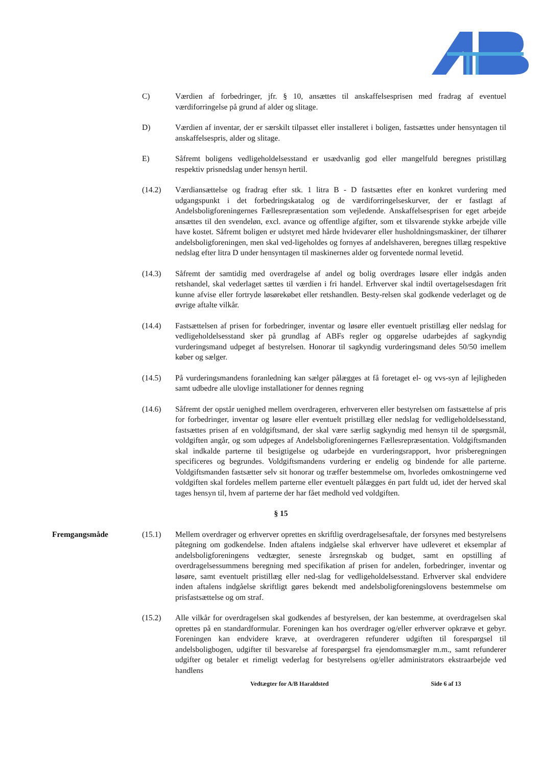C) Værdien af forbedringer, jfr. § 10, ansættes til anskaffelsesprisen med fradrag af eventuel værdiforringelse på grund af alder og slitage.
D) Værdien af inventar, der er særskilt tilpasset eller installeret i boligen, fastsættes under hensyntagen til anskaffelsespris, alder og slitage.
E) Såfremt boligens vedligeholdelsesstand er usædvanlig god eller mangelfuld beregnes pristillæg respektiv prisnedslag under hensyn hertil.
(14.2) Værdiansættelse og fradrag efter stk. 1 litra B - D fastsættes efter en konkret vurdering med udgangspunkt i det forbedringskatalog og de værdiforringelseskurver, der er fastlagt af Andelsboligforeningernes Fællesrepræsentation som vejledende. Anskaffelsesprisen for eget arbejde ansættes til den svendeløn, excl. avance og offentlige afgifter, som et tilsvarende stykke arbejde ville have kostet. Såfremt boligen er udstyret med hårde hvidevarer eller husholdningsmaskiner, der tilhører andelsboligforeningen, men skal ved-ligeholdes og fornyes af andelshaveren, beregnes tillæg respektive nedslag efter litra D under hensyntagen til maskinernes alder og forventede normal levetid.
(14.3) Såfremt der samtidig med overdragelse af andel og bolig overdrages løsøre eller indgås anden retshandel, skal vederlaget sættes til værdien i fri handel. Erhverver skal indtil overtagelsesdagen frit kunne afvise eller fortryde løsørekøbet eller retshandlen. Besty-relsen skal godkende vederlaget og de øvrige aftalte vilkår.
(14.4) Fastsættelsen af prisen for forbedringer, inventar og løsøre eller eventuelt pristillæg eller nedslag for vedligeholdelsesstand sker på grundlag af ABFs regler og opgørelse udarbejdes af sagkyndig vurderingsmand udpeget af bestyrelsen. Honorar til sagkyndig vurderingsmand deles 50/50 imellem køber og sælger.
(14.5) På vurderingsmandens foranledning kan sælger pålægges at få foretaget el- og vvs-syn af lejligheden samt udbedre alle ulovlige installationer for dennes regning
(14.6) Såfremt der opstår uenighed mellem overdrageren, erhververen eller bestyrelsen om fastsættelse af pris for forbedringer, inventar og løsøre eller eventuelt pristillæg eller nedslag for vedligeholdelsesstand, fastsættes prisen af en voldgiftsmand, der skal være særlig sagkyndig med hensyn til de spørgsmål, voldgiften angår, og som udpeges af Andelsboligforeningernes Fællesrepræsentation. Voldgiftsmanden skal indkalde parterne til besigtigelse og udarbejde en vurderingsrapport, hvor prisberegningen specificeres og begrundes. Voldgiftsmandens vurdering er endelig og bindende for alle parterne. Voldgiftsmanden fastsætter selv sit honorar og træffer bestemmelse om, hvorledes omkostningerne ved voldgiften skal fordeles mellem parterne eller eventuelt pålægges én part fuldt ud, idet der herved skal tages hensyn til, hvem af parterne der har fået medhold ved voldgiften.
§ 15
Fremgangsmåde (15.1) Mellem overdrager og erhverver oprettes en skriftlig overdragelsesaftale, der forsynes med bestyrelsens påtegning om godkendelse. Inden aftalens indgåelse skal erhverver have udleveret et eksemplar af andelsboligforeningens vedtægter, seneste årsregnskab og budget, samt en opstilling af overdragelsessummens beregning med specifikation af prisen for andelen, forbedringer, inventar og løsøre, samt eventuelt pristillæg eller ned-slag for vedligeholdelsesstand. Erhverver skal endvidere inden aftalens indgåelse skriftligt gøres bekendt med andelsboligforeningslovens bestemmelse om prisfastsættelse og om straf.
(15.2) Alle vilkår for overdragelsen skal godkendes af bestyrelsen, der kan bestemme, at overdragelsen skal oprettes på en standardformular. Foreningen kan hos overdrager og/eller erhverver opkræve et gebyr. Foreningen kan endvidere kræve, at overdrageren refunderer udgiften til forespørgsel til andelsboligbogen, udgifter til besvarelse af forespørgsel fra ejendomsmægler m.m., samt refunderer udgifter og betaler et rimeligt vederlag for bestyrelsens og/eller administrators ekstraarbejde ved handlens
Vedtægter for A/B Haraldsted Side 6 af 13